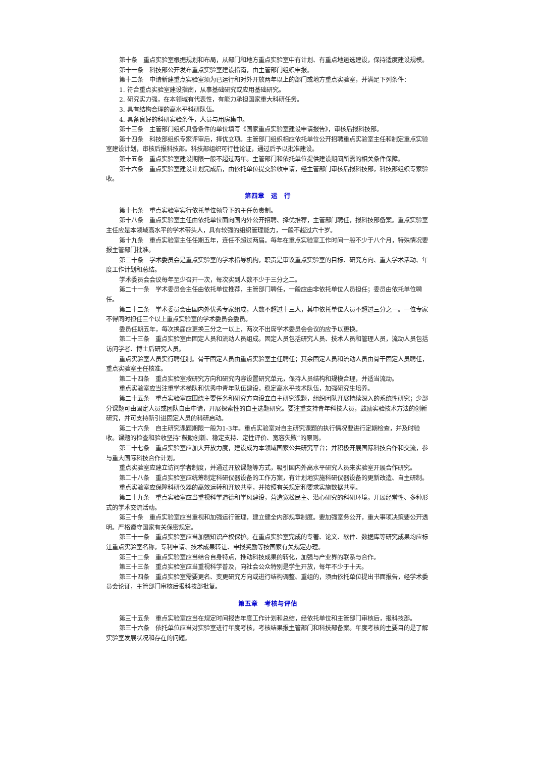第十条　重点实验室根据规划和布局，从部门和地方重点实验室中有计划、有重点地遴选建设，保持适度建设规模。
第十一条　科技部公开发布重点实验室建设指南，由主管部门组织申报。
第十二条　申请新建重点实验室须为已运行和对外开放两年以上的部门或地方重点实验室，并满足下列条件：
1. 符合重点实验室建设指南，从事基础研究或应用基础研究。
2. 研究实力强，在本领域有代表性，有能力承担国家重大科研任务。
3. 具有结构合理的高水平科研队伍。
4. 具备良好的科研实验条件，人员与用房集中。
第十三条　主管部门组织具备条件的单位填写《国家重点实验室建设申请报告》，审核后报科技部。
第十四条　科技部组织专家评审后，择优立项。主管部门组织相应依托单位公开招聘重点实验室主任和制定重点实验室建设计划，审核后报科技部。科技部组织可行性论证，通过后予以批准建设。
第十五条　重点实验室建设期限一般不超过两年。主管部门和依托单位提供建设期间所需的相关条件保障。
第十六条　重点实验室建设计划完成后，由依托单位提交验收申请，经主管部门审核后报科技部，科技部组织专家验收。
第四章　运　行
第十七条　重点实验室实行依托单位领导下的主任负责制。
第十八条　重点实验室主任由依托单位面向国内外公开招聘、择优推荐，主管部门聘任，报科技部备案。重点实验室主任应是本领域高水平的学术带头人，具有较强的组织管理能力，一般不超过六十岁。
第十九条　重点实验室主任任期五年，连任不超过两届。每年在重点实验室工作时间一般不少于八个月，特殊情况要报主管部门批准。
第二十条　学术委员会是重点实验室的学术指导机构，职责是审议重点实验室的目标、研究方向、重大学术活动、年度工作计划和总结。
学术委员会会议每年至少召开一次，每次实到人数不少于三分之二。
第二十一条　学术委员会主任由依托单位推荐，主管部门聘任，一般应由非依托单位人员担任；委员由依托单位聘任。
第二十二条　学术委员会由国内外优秀专家组成，人数不超过十三人，其中依托单位人员不超过三分之一。一位专家不得同时担任三个以上重点实验室的学术委员会委员。
委员任期五年，每次换届应更换三分之一以上，两次不出席学术委员会会议的应予以更换。
第二十三条　重点实验室由固定人员和流动人员组成。固定人员包括研究人员、技术人员和管理人员，流动人员包括访问学者、博士后研究人员。
重点实验室人员实行聘任制。骨干固定人员由重点实验室主任聘任；其余固定人员和流动人员由骨干固定人员聘任，重点实验室主任核准。
第二十四条　重点实验室按研究方向和研究内容设置研究单元，保持人员结构和规模合理，并适当流动。
重点实验室应当注重学术梯队和优秀中青年队伍建设，稳定高水平技术队伍，加强研究生培养。
第二十五条　重点实验室应围绕主要任务和研究方向设立自主研究课题，组织团队开展持续深入的系统性研究；少部分课题可由固定人员或团队自由申请，开展探索性的自主选题研究。要注重支持青年科技人员，鼓励实验技术方法的创新研究，并可支持新引进固定人员的科研启动。
第二十六条　自主研究课题期限一般为1-3年。重点实验室对自主研究课题的执行情况要进行定期检查，并及时验收。课题的检查和验收坚持“鼓励创新、稳定支持、定性评价、宽容失败”的原则。
第二十七条　重点实验室应加大开放力度，建设成为本领域国家公共研究平台；并积极开展国际科技合作和交流，参与重大国际科技合作计划。
重点实验室应建立访问学者制度，并通过开放课题等方式，吸引国内外高水平研究人员来实验室开展合作研究。
第二十八条　重点实验室应统筹制定科研仪器设备的工作方案，有计划地实施科研仪器设备的更新改造、自主研制。
重点实验室应保障科研仪器的高效运转和开放共享，并按照有关规定和要求实施数据共享。
第二十九条　重点实验室应当重视科学道德和学风建设，营造宽松民主、潜心研究的科研环境，开展经常性、多种形式的学术交流活动。
第三十条　重点实验室应当重视和加强运行管理，建立健全内部规章制度。要加强室务公开，重大事项决策要公开透明。严格遵守国家有关保密规定。
第三十一条　重点实验室应当加强知识产权保护。在重点实验室完成的专著、论文、软件、数据库等研究成果均应标注重点实验室名称，专利申请、技术成果转让、申报奖励等按国家有关规定办理。
第三十二条　重点实验室应当结合自身特点，推动科技成果的转化，加强与产业界的联系与合作。
第三十三条　重点实验室应当重视科学普及，向社会公众特别是学生开放，每年不少于十天。
第三十四条　重点实验室需要更名、变更研究方向或进行结构调整、重组的，须由依托单位提出书面报告，经学术委员会论证，主管部门审核后报科技部批复。
第五章　考核与评估
第三十五条　重点实验室应当在规定时间报告年度工作计划和总结，经依托单位和主管部门审核后，报科技部。
第三十六条　依托单位应当对实验室进行年度考核，考核结果报主管部门和科技部备案。年度考核的主要目的是了解实验室发展状况和存在的问题。